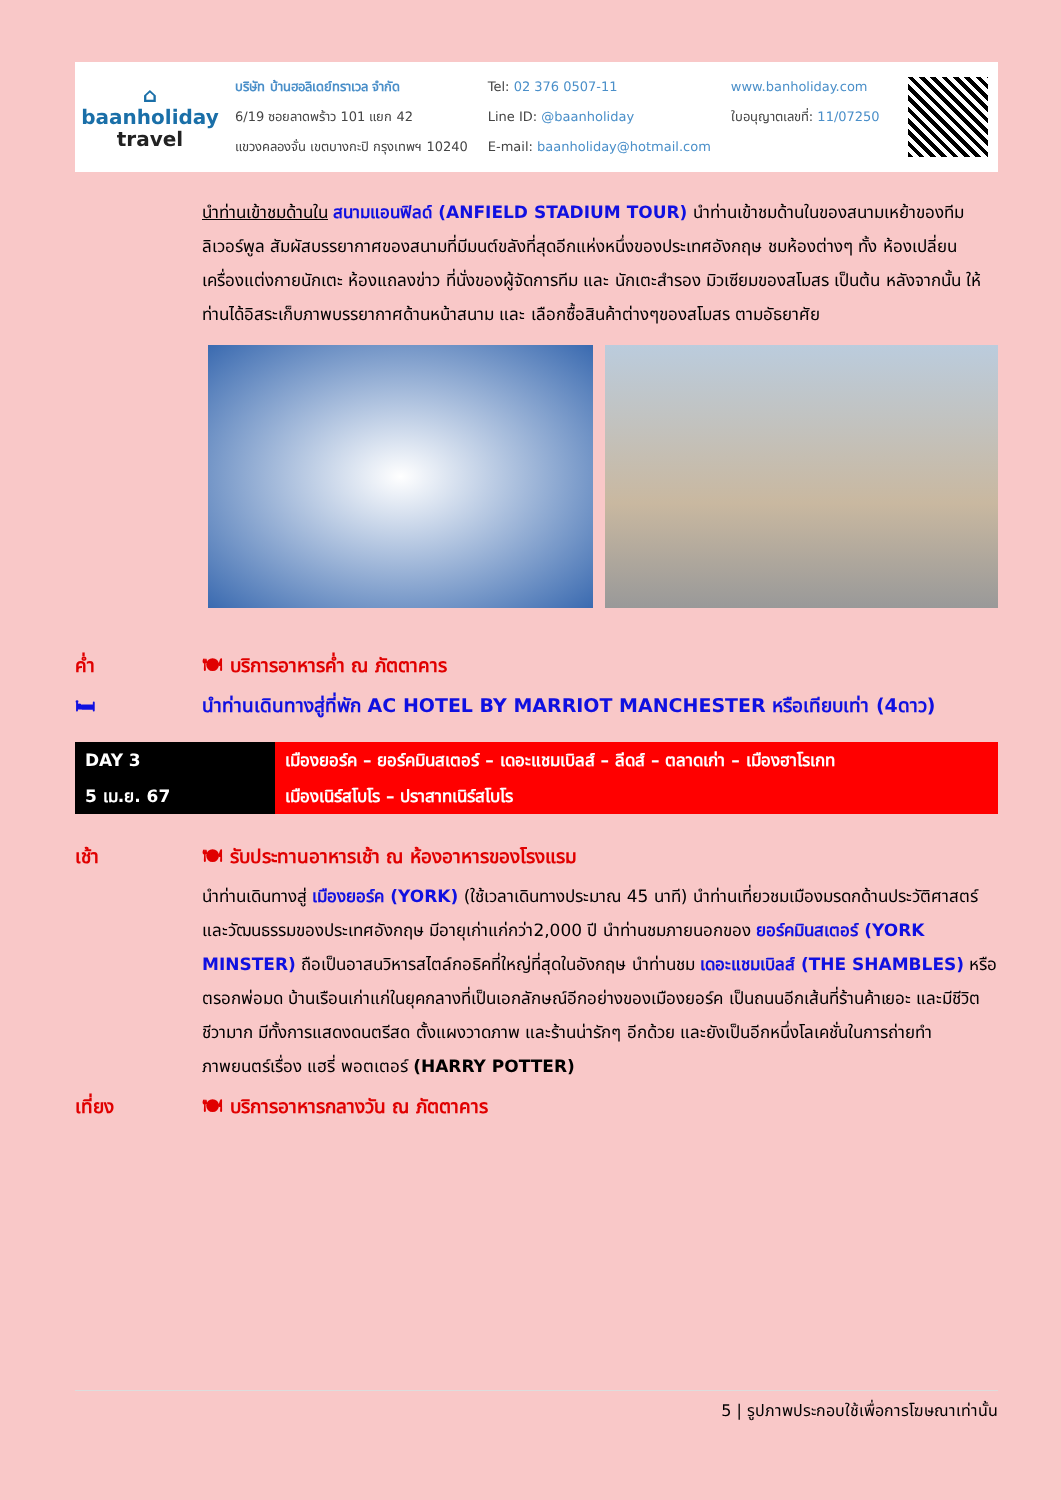⌂
baanholiday
travel
บริษัท บ้านฮอลิเดย์ทราเวล จำกัด
6/19 ซอยลาดพร้าว 101 แยก 42
แขวงคลองจั่น เขตบางกะปิ กรุงเทพฯ 10240
Tel: 02 376 0507-11
Line ID: @baanholiday
E-mail: baanholiday@hotmail.com
www.banholiday.com
ใบอนุญาตเลขที่: 11/07250
นำท่านเข้าชมด้านใน สนามแอนฟิลด์ (ANFIELD STADIUM TOUR) นำท่านเข้าชมด้านในของสนามเหย้าของทีมลิเวอร์พูล สัมผัสบรรยากาศของสนามที่มีมนต์ขลังที่สุดอีกแห่งหนึ่งของประเทศอังกฤษ ชมห้องต่างๆ ทั้ง ห้องเปลี่ยนเครื่องแต่งกายนักเตะ ห้องแถลงข่าว ที่นั่งของผู้จัดการทีม และ นักเตะสำรอง มิวเซียมของสโมสร เป็นต้น หลังจากนั้น ให้ท่านได้อิสระเก็บภาพบรรยากาศด้านหน้าสนาม และ เลือกซื้อสินค้าต่างๆของสโมสร ตามอัธยาศัย
ค่ำ 🍽 บริการอาหารค่ำ ณ ภัตตาคาร
🛏
นำท่านเดินทางสู่ที่พัก AC HOTEL BY MARRIOT MANCHESTER หรือเทียบเท่า (4ดาว)
DAY 3
5 เม.ย. 67
เมืองยอร์ค – ยอร์คมินสเตอร์ – เดอะแชมเบิลส์ – ลีดส์ – ตลาดเก่า – เมืองฮาโรเกท
เมืองเนิร์สโบโร – ปราสาทเนิร์สโบโร
เช้า
🍽 รับประทานอาหารเช้า ณ ห้องอาหารของโรงแรม
นำท่านเดินทางสู่ เมืองยอร์ค (YORK) (ใช้เวลาเดินทางประมาณ 45 นาที) นำท่านเที่ยวชมเมืองมรดกด้านประวัติศาสตร์และวัฒนธรรมของประเทศอังกฤษ มีอายุเก่าแก่กว่า2,000 ปี นำท่านชมภายนอกของ ยอร์คมินสเตอร์ (YORK MINSTER) ถือเป็นอาสนวิหารสไตล์กอธิคที่ใหญ่ที่สุดในอังกฤษ นำท่านชม เดอะแชมเบิลส์ (THE SHAMBLES) หรือ ตรอกพ่อมด บ้านเรือนเก่าแก่ในยุคกลางที่เป็นเอกลักษณ์อีกอย่างของเมืองยอร์ค เป็นถนนอีกเส้นที่ร้านค้าเยอะ และมีชีวิตชีวามาก มีทั้งการแสดงดนตรีสด ตั้งแผงวาดภาพ และร้านน่ารักๆ อีกด้วย และยังเป็นอีกหนึ่งโลเคชั่นในการถ่ายทำภาพยนตร์เรื่อง แฮรี่ พอตเตอร์ (HARRY POTTER)
เที่ยง
🍽 บริการอาหารกลางวัน ณ ภัตตาคาร
5 | รูปภาพประกอบใช้เพื่อการโฆษณาเท่านั้น